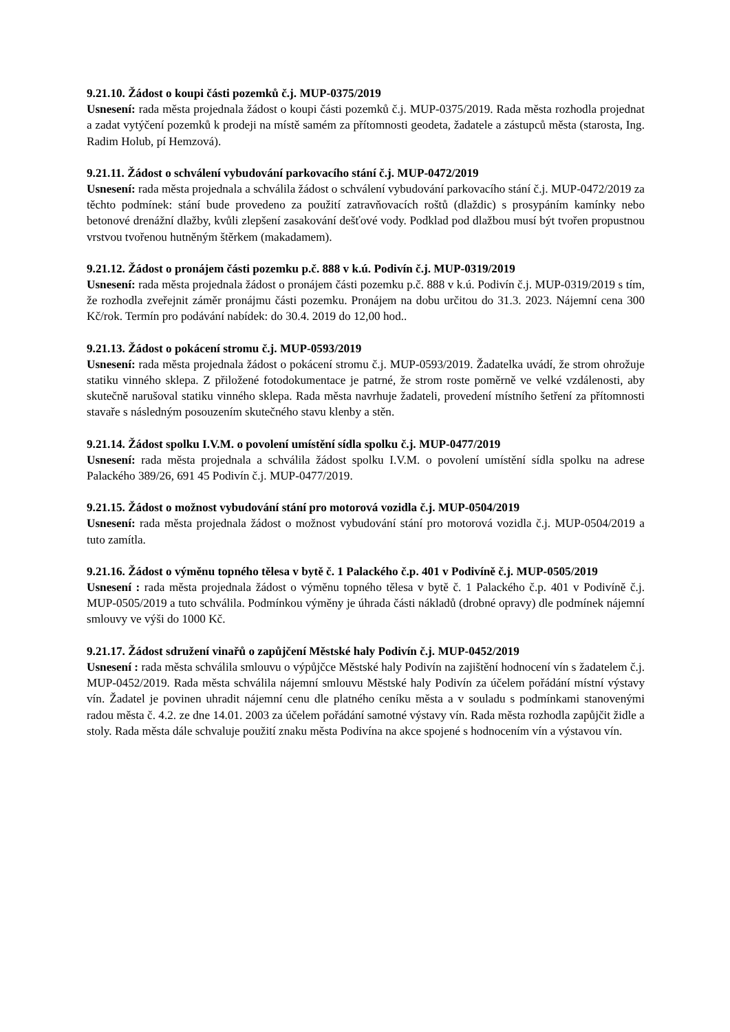9.21.10. Žádost o koupi části pozemků č.j. MUP-0375/2019
Usnesení: rada města projednala žádost o koupi části pozemků č.j. MUP-0375/2019. Rada města rozhodla projednat a zadat vytýčení pozemků k prodeji na místě samém za přítomnosti geodeta, žadatele a zástupců města (starosta, Ing. Radim Holub, pí Hemzová).
9.21.11. Žádost o schválení vybudování parkovacího stání č.j. MUP-0472/2019
Usnesení: rada města projednala a schválila žádost o schválení vybudování parkovacího stání č.j. MUP-0472/2019 za těchto podmínek: stání bude provedeno za použití zatravňovacích roštů (dlaždic) s prosypáním kamínky nebo betonové drenážní dlažby, kvůli zlepšení zasakování dešťové vody. Podklad pod dlažbou musí být tvořen propustnou vrstvou tvořenou hutněným štěrkem (makadamem).
9.21.12. Žádost o pronájem části pozemku p.č. 888 v k.ú. Podivín č.j. MUP-0319/2019
Usnesení: rada města projednala žádost o pronájem části pozemku p.č. 888 v k.ú. Podivín č.j. MUP-0319/2019 s tím, že rozhodla zveřejnit záměr pronájmu části pozemku. Pronájem na dobu určitou do 31.3. 2023. Nájemní cena 300 Kč/rok. Termín pro podávání nabídek: do 30.4. 2019 do 12,00 hod..
9.21.13. Žádost o pokácení stromu č.j. MUP-0593/2019
Usnesení: rada města projednala žádost o pokácení stromu č.j. MUP-0593/2019. Žadatelka uvádí, že strom ohrožuje statiku vinného sklepa. Z přiložené fotodokumentace je patrné, že strom roste poměrně ve velké vzdálenosti, aby skutečně narušoval statiku vinného sklepa. Rada města navrhuje žadateli, provedení místního šetření za přítomnosti stavaře s následným posouzením skutečného stavu klenby a stěn.
9.21.14. Žádost spolku I.V.M. o povolení umístění sídla spolku č.j. MUP-0477/2019
Usnesení: rada města projednala a schválila žádost spolku I.V.M. o povolení umístění sídla spolku na adrese Palackého 389/26, 691 45 Podivín č.j. MUP-0477/2019.
9.21.15. Žádost o možnost vybudování stání pro motorová vozidla č.j. MUP-0504/2019
Usnesení: rada města projednala žádost o možnost vybudování stání pro motorová vozidla č.j. MUP-0504/2019 a tuto zamítla.
9.21.16. Žádost o výměnu topného tělesa v bytě č. 1 Palackého č.p. 401 v Podivíně č.j. MUP-0505/2019
Usnesení : rada města projednala žádost o výměnu topného tělesa v bytě č. 1 Palackého č.p. 401 v Podivíně č.j. MUP-0505/2019 a tuto schválila. Podmínkou výměny je úhrada části nákladů (drobné opravy) dle podmínek nájemní smlouvy ve výši do 1000 Kč.
9.21.17. Žádost sdružení vinařů o zapůjčení Městské haly Podivín č.j. MUP-0452/2019
Usnesení : rada města schválila smlouvu o výpůjčce Městské haly Podivín na zajištění hodnocení vín s žadatelem č.j. MUP-0452/2019. Rada města schválila nájemní smlouvu Městské haly Podivín za účelem pořádání místní výstavy vín. Žadatel je povinen uhradit nájemní cenu dle platného ceníku města a v souladu s podmínkami stanovenými radou města č. 4.2. ze dne 14.01. 2003 za účelem pořádání samotné výstavy vín. Rada města rozhodla zapůjčit židle a stoly. Rada města dále schvaluje použití znaku města Podivína na akce spojené s hodnocením vín a výstavou vín.